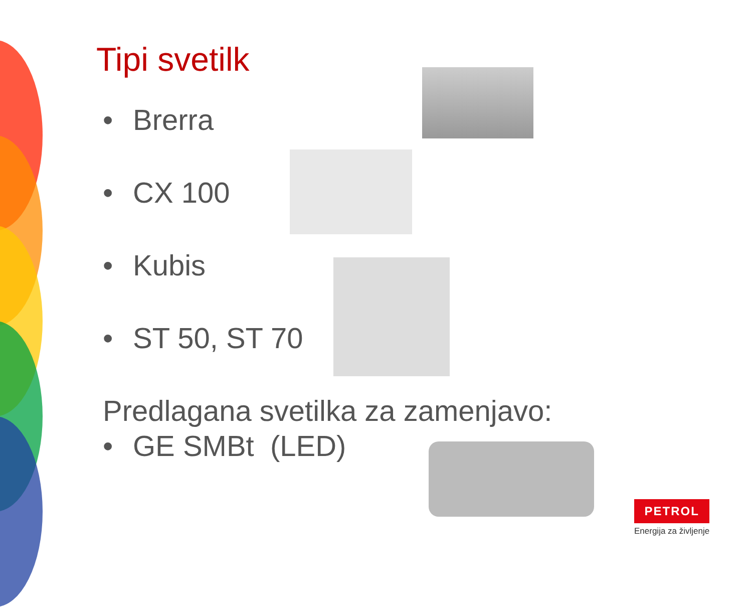Tipi svetilk
• Brerra
• CX 100
• Kubis
• ST 50, ST 70
Predlagana svetilka za zamenjavo:
• GE SMBt (LED)
PETROL
Energija za življenje